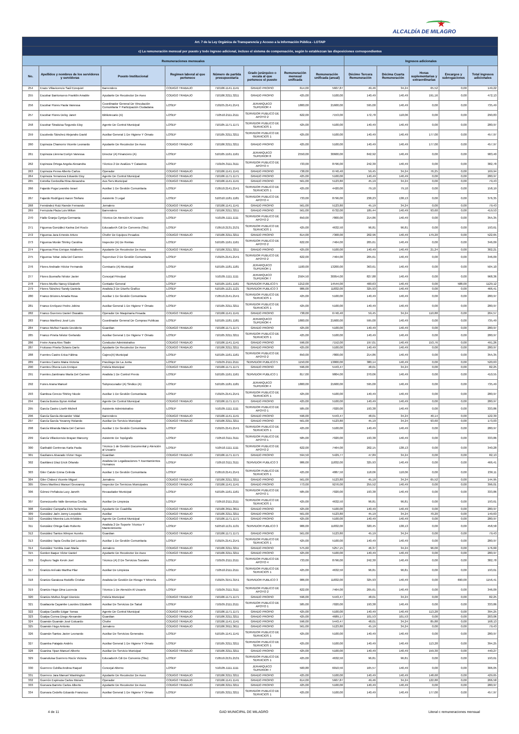★
ALCALDÍA DE MILAGRO
| Art. 7 de la Ley Orgánica de Transparencia y Acceso a la Información Pública - LOTAIP | | | | | | | | | | | | |
| --- | --- | --- | --- | --- | --- | --- | --- | --- | --- | --- | --- | --- |
| c) La remuneración mensual por puesto y todo ingreso adicional, incluso el sistema de compensación, según lo establezcan las disposiciones correspondientes | | | | | | | | | | | | |
| Remuneraciones mensuales | | | | | | | | Ingresos adicionales | | | | |
| No. | Apellidos y nombres de los servidores y servidoras | Puesto Institucional | Regimen laboral al que pertenece | Número de partida presupuestaria | Grado jerárquico o escala al que pertenece el puesto | Remuneración mensual unificada | Remuneración unificada (anual) | Décimo Tercera Remuneración | Décima Cuarta Remuneración | Horas suplementarias y extraordinarias | Encargos y subrogaciones | Total ingresos adicionales |
| 254 | Erazo Villavicencio Saúl Ezequiel | Barrendero | CODIGO TRABAJO | 710106.1141.1141 | GRADO PROPIO | 614,00 | 5607,87 | 49,46 | 34,24 | 65,52 | 0,00 | 149,22 |
| 255 | Escobar Barrionuevo Franklin Amable | Ayudante De Recolector De Aseo | CODIGO TRABAJO | 710106.3211.3211 | GRADO PROPIO | 425,00 | 5100,00 | 140,49 | 140,49 | 191,16 | 0,00 | 472,13 |
| 256 | Escobar Flores Paola Vanessa | Coordinador General De Vinculación Comunitaria Y Participación Ciudadana | LOSEP | 710105.2141.2141 | JERARQUICO SUPERIOR 4 | 1800,00 | 21600,00 | 595,00 | 140,49 | 0,00 | 0,00 | 735,49 |
| 257 | Escobar Flores Delsy Janet | Bibliotecario (A) | LOSEP | 710510.2111.2111 | SERVIDOR PUBLICO DE APOYO 2 | 622,00 | 7153,00 | 172,78 | 118,06 | 0,00 | 0,00 | 290,83 |
| 258 | Escobar Sinaluisa Segundo Eloy | Agente De Control Municipal | LOSEP | 710105.1171.1171 | SERVIDOR PUBLICO DE SERVICIOS 1 | 425,00 | 5100,00 | 140,49 | 140,49 | 0,00 | 0,00 | 280,97 |
| 259 | Escobedo Sánchez Alejandro David | Auxiliar General 1 De Higiene Y Ornato | LOSEP | 710105.3211.3211 | SERVIDOR PUBLICO DE SERVICIOS 1 | 425,00 | 5100,00 | 140,49 | 140,49 | 177,00 | 0,00 | 457,97 |
| 260 | Espinoza Chamorro Vicente Leonardo | Ayudante De Recolector De Aseo | CODIGO TRABAJO | 710106.3211.3211 | GRADO PROPIO | 425,00 | 5100,00 | 140,49 | 140,49 | 177,00 | 0,00 | 457,97 |
| 261 | Espinoza Llerena Evelyn Vanessa | Director (A) Financiero (A) | LOSEP | 510105.1161.1161 | JERARQUICO SUPERIOR 8 | 2550,00 | 30600,00 | 842,92 | 140,49 | 0,00 | 0,00 | 983,40 |
| 262 | Espinoza Ortega Angela Alexandra | Técnico 2 De Avalúos Y Catastros | LOSEP | 710105.3111.3111 | SERVIDOR PUBLICO DE APOYO 4 | 733,00 | 8796,00 | 242,30 | 140,49 | 0,00 | 0,00 | 382,78 |
| 263 | Espinoza Perea Alberto Carlos | Operador | CODIGO TRABAJO | 710106.1141.1141 | GRADO PROPIO | 738,00 | 6740,40 | 59,45 | 34,24 | 76,25 | 0,00 | 169,94 |
| 264 | Espinoza Terranova Eduardo Eloy | Agente De Control Municipal | CODIGO TRABAJO | 710106.1171.1171 | GRADO PROPIO | 425,00 | 5100,00 | 140,49 | 140,49 | 0,00 | 0,00 | 280,97 |
| 265 | Estrella Cordovilla Rina Alexandra | Aux.Serv.Municipal | CODIGO TRABAJO | 710106.1141.1141 | GRADO PROPIO | 561,00 | 5123,80 | 45,19 | 34,24 | 0,00 | 0,00 | 79,43 |
| 266 | Fajardo Puga Leandro Israel | Auxiliar 1 De Gestión Comunitaria | LOSEP | 710510.2141.2141 | SERVIDOR PUBLICO DE SERVICIOS 1 | 425,00 | 4420,00 | 79,10 | 79,10 | 0,00 | 0,00 | 158,19 |
| 267 | Fajardo Rodríguez Aaron Stefano | Asistente 3 Legal | LOSEP | 510510.1181.1181 | SERVIDOR PUBLICO DE APOYO 4 | 733,00 | 8796,00 | 238,23 | 138,13 | 0,00 | 0,00 | 376,35 |
| 268 | Fernández Ruiz Ramón Fernando | Jornalero | CODIGO TRABAJO | 710106.1141.1141 | GRADO PROPIO | 561,00 | 5123,80 | 45,19 | 34,24 | 0,00 | 0,00 | 79,43 |
| 269 | Ferruzola Plaza Luis Milton | Barrendero | CODIGO TRABAJO | 710106.3211.3211 | GRADO PROPIO | 561,00 | 6732,00 | 185,44 | 140,49 | 93,60 | 0,00 | 419,53 |
| 270 | Fiallo Granja Cyntya Germania | Técnico De Atención Al Usuario | LOSEP | 510105.1111.1111 | SERVIDOR PUBLICO DE APOYO 2 | 650,00 | 7800,00 | 214,86 | 140,49 | 0,00 | 0,00 | 355,35 |
| 271 | Figueroa González Karina Del Rocío | Educador/A Cdi De Convenio (Sbu) | LOSEP | 710510.2131.2131 | SERVIDOR PUBLICO DE SERVICIOS 1 | 425,00 | 4632,50 | 96,81 | 96,81 | 0,00 | 0,00 | 193,61 |
| 272 | Figueroa Jara Ernesto Arturo | Chofer De Equipos Pesados | CODIGO TRABAJO | 710106.3211.3211 | GRADO PROPIO | 614,00 | 7368,00 | 202,96 | 140,49 | 179,20 | 0,00 | 522,65 |
| 273 | Figueroa Morán Shirley Carolina | Inspector (A) De Rentas | LOSEP | 510105.1161.1161 | SERVIDOR PUBLICO DE APOYO 2 | 622,00 | 7464,00 | 205,61 | 140,49 | 0,00 | 0,00 | 346,09 |
| 274 | Figueroa Pino Enrique Adalberto | Ayudante De Recolector De Aseo | CODIGO TRABAJO | 710106.3211.3211 | GRADO PROPIO | 425,00 | 5100,00 | 140,49 | 140,49 | 21,24 | 0,00 | 302,21 |
| 275 | Figueroa Tobar Julia Del Carmen | Supervisor 2 De Gestión Comunitaria | LOSEP | 710105.2141.2141 | SERVIDOR PUBLICO DE APOYO 2 | 622,00 | 7464,00 | 205,61 | 140,49 | 0,00 | 0,00 | 346,09 |
| 276 | Flores Andrade Héctor Fernando | Comisario (A) Municipal | LOSEP | 510105.1181.1181 | JERARQUICO SUPERIOR 1 | 1100,00 | 13200,00 | 363,61 | 140,49 | 0,00 | 0,00 | 504,10 |
| 277 | Flores Buenaño Néstor Javier | Concejal Principal | LOSEP | 510105.1111.1111 | JERARQUICO SUPERIOR 7 | 2504,50 | 30054,00 | 827,88 | 140,49 | 0,00 | 0,00 | 968,36 |
| 278 | Flores Murillo Nancy Elizabeth | Contador General | LOSEP | 510105.1161.1161 | SERVIDOR PUBLICO 5 | 1212,00 | 14544,00 | 400,63 | 140,49 | 0,00 | 588,00 | 1129,12 |
| 279 | Flores Sánchez Sandy Daniela | Analista 2 De Diseño Grafico | LOSEP | 510105.1121.1121 | SERVIDOR PUBLICO 3 | 986,00 | 11832,00 | 325,93 | 140,49 | 0,00 | 0,00 | 466,41 |
| 280 | Franco Briones Amada Rosa | Auxiliar 1 De Gestión Comunitaria | LOSEP | 710510.2141.2141 | SERVIDOR PUBLICO DE SERVICIOS 1 | 425,00 | 5100,00 | 140,49 | 140,49 | 0,00 | 0,00 | 280,97 |
| 281 | Franco Enríquez Pedro Jobino | Auxiliar General 1 De Higiene Y Ornato | LOSEP | 710105.3211.3211 | SERVIDOR PUBLICO DE SERVICIOS 1 | 425,00 | 5100,00 | 140,49 | 140,49 | 0,00 | 0,00 | 280,97 |
| 282 | Franco Guerrero Daniel Oswaldo | Operador De Maquinaria Pesada | CODIGO TRABAJO | 710106.1141.1141 | GRADO PROPIO | 738,00 | 6740,40 | 59,45 | 34,24 | 110,88 | 0,00 | 204,57 |
| 283 | Franco Martínez José Luis | Coordinador General De Compras Publicas | LOSEP | 510105.1181.1181 | JERARQUICO SUPERIOR 4 | 1800,00 | 21600,00 | 595,00 | 140,49 | 0,00 | 0,00 | 735,49 |
| 284 | Franco Muñoz Fausto Deciderio | Guardian | CODIGO TRABAJO | 710106.1171.1171 | GRADO PROPIO | 425,00 | 5100,00 | 140,49 | 140,49 | 0,00 | 0,00 | 280,97 |
| 285 | Franco Pinela Néstor Gerlando | Auxiliar General 1 De Higiene Y Ornato | LOSEP | 710105.3211.3211 | SERVIDOR PUBLICO DE SERVICIOS 1 | 425,00 | 5100,00 | 140,49 | 140,49 | 0,00 | 0,00 | 280,97 |
| 286 | Freire Arana Alex Stalin | Conductor Administrativo | CODIGO TRABAJO | 710106.1141.1141 | GRADO PROPIO | 596,00 | 7152,00 | 197,01 | 140,49 | 153,76 | 0,00 | 491,26 |
| 287 | Frutuoso Pinela Octavio Darío | Ayudante De Recolector De Aseo | CODIGO TRABAJO | 710106.3211.3211 | GRADO PROPIO | 425,00 | 5100,00 | 140,49 | 140,49 | 0,00 | 0,00 | 280,97 |
| 288 | Fuentes Castro Erica Fátima | Cajero(A) Municipal | LOSEP | 510105.1161.1161 | SERVIDOR PUBLICO DE APOYO 2 | 650,00 | 7800,00 | 214,86 | 140,49 | 0,00 | 0,00 | 355,35 |
| 289 | Fuentes Castro Maira Victoria | Psicólogo De La Junta | LOSEP | 710105.2111.2111 | SERVIDOR PUBLICO 5 | 1150,00 | 13800,00 | 380,14 | 140,49 | 0,00 | 0,00 | 520,63 |
| 290 | Fuentes Olvera Luis Enrique | Policía Municipal | CODIGO TRABAJO | 710106.1171.1171 | GRADO PROPIO | 596,00 | 5443,47 | 48,01 | 34,24 | 0,00 | 0,00 | 82,25 |
| 291 | Fuentes Zambrano María Del Carmen | Analista 1 De Control Previo | LOSEP | 510105.1161.1161 | SERVIDOR PUBLICO 1 | 817,00 | 9804,00 | 270,06 | 140,49 | 0,00 | 0,00 | 410,55 |
| 292 | Funes Arana Manuel | Subprocurador (A) Sindico (A) | LOSEP | 510105.1181.1181 | JERARQUICO SUPERIOR 4 | 1800,00 | 21600,00 | 595,00 | 140,49 | 0,00 | 0,00 | 735,49 |
| 293 | Gamboa Cerezo Shirley Nicole | Auxiliar 1 De Gestión Comunitaria | LOSEP | 710105.2141.2141 | SERVIDOR PUBLICO DE SERVICIOS 1 | 425,00 | 5100,00 | 140,49 | 140,49 | 0,00 | 0,00 | 280,97 |
| 294 | García Bustos Byron Aníbal | Agente De Control Municipal | CODIGO TRABAJO | 710106.1171.1171 | GRADO PROPIO | 425,00 | 5100,00 | 140,49 | 140,49 | 0,00 | 0,00 | 280,97 |
| 295 | García Castro Liseth Michell | Asistente Administrativo | LOSEP | 510105.1111.1111 | SERVIDOR PUBLICO DE APOYO 1 | 585,00 | 7020,00 | 193,38 | 140,49 | 0,00 | 0,00 | 333,86 |
| 296 | García García Alexander Vidal | Barrendero | CODIGO TRABAJO | 710106.1141.1141 | GRADO PROPIO | 596,00 | 5443,47 | 48,01 | 34,24 | 40,14 | 0,00 | 122,39 |
| 297 | García García Yovanny Rolando | Auxiliar De Servicio Municipal | CODIGO TRABAJO | 710106.3211.3211 | GRADO PROPIO | 561,00 | 5123,80 | 45,19 | 34,24 | 93,60 | 0,00 | 173,03 |
| 298 | García Miranda Maira Del Carmen | Auxiliar 1 De Gestión Comunitaria | LOSEP | 710105.2141.2141 | SERVIDOR PUBLICO DE SERVICIOS 1 | 425,00 | 5100,00 | 140,49 | 140,49 | 0,00 | 0,00 | 280,97 |
| 299 | García Villavicencio Brayan Marcony | Asistente De Topógrafo | LOSEP | 710510.3111.3111 | SERVIDOR PUBLICO DE APOYO 1 | 585,00 | 7020,00 | 193,38 | 140,49 | 0,00 | 0,00 | 333,86 |
| 300 | Garibaldi Contreras Karla Paola | Técnico 1 de Gestión Documental y Atención al Usuario | LOSEP | 510510.1111.1111 | SERVIDOR PUBLICO DE APOYO 2 | 622,00 | 7464,00 | 202,15 | 138,13 | 0,00 | 0,00 | 340,28 |
| 301 | Gavilanes Alvarado Víctor Hugo | Guardian | CODIGO TRABAJO | 710106.1171.1171 | GRADO PROPIO | 594,50 | 5429,77 | 47,89 | 34,24 | 0,00 | 0,00 | 82,13 |
| 302 | Gavilánez Díaz Erick Orlando | Analista De Legalizaciones Y Asentamientos Humanos | LOSEP | 710510.3111.3111 | SERVIDOR PUBLICO 3 | 986,00 | 11832,00 | 325,93 | 140,49 | 0,00 | 0,00 | 466,41 |
| 303 | Giler Catute Enma Celinda | Auxiliar 1 De Gestión Comunitaria | LOSEP | 710510.2141.2141 | SERVIDOR PUBLICO DE SERVICIOS 1 | 425,00 | 4887,50 | 118,06 | 118,06 | 0,00 | 0,00 | 236,11 |
| 304 | Giler Chávez Vicente Miguel | Jornalero | CODIGO TRABAJO | 710106.3211.3211 | GRADO PROPIO | 561,00 | 5123,80 | 45,19 | 34,24 | 65,52 | 0,00 | 144,95 |
| 305 | Gines Martínez Manuel Geovanny | Inspector De Servicios Municipales | CODIGO TRABAJO | 710106.1141.1141 | GRADO PROPIO | 773,00 | 9276,00 | 255,52 | 140,49 | 0,00 | 0,00 | 396,01 |
| 306 | Gómez Peñaloza Lucy Janeth | Recaudador Municipal | LOSEP | 510105.1161.1161 | SERVIDOR PUBLICO DE APOYO 1 | 585,00 | 7020,00 | 193,38 | 140,49 | 0,00 | 0,00 | 333,86 |
| 307 | Gomezcoello Valle Beronica Cecilia | Auxiliar De Limpieza | LOSEP | 710510.2111.2111 | SERVIDOR PUBLICO DE SERVICIOS 1 | 425,00 | 4632,50 | 96,81 | 96,81 | 0,00 | 0,00 | 193,61 |
| 308 | González Campaña Elvis Nehemías | Ayudante De Cuadrilla | CODIGO TRABAJO | 710106.3611.3611 | GRADO PROPIO | 425,00 | 5100,00 | 140,49 | 140,49 | 0,00 | 0,00 | 280,97 |
| 309 | González Jaén Jonny Leopoldo | Auxiliar | CODIGO TRABAJO | 710106.3211.3211 | GRADO PROPIO | 561,00 | 5123,80 | 45,19 | 34,24 | 70,20 | 0,00 | 149,63 |
| 310 | González Moreira Luis Arístides | Agente De Control Municipal | CODIGO TRABAJO | 710106.1171.1171 | GRADO PROPIO | 425,00 | 5100,00 | 140,49 | 140,49 | 0,00 | 0,00 | 280,97 |
| 311 | González Ortega Galo Roberto | Analista 2 De Soporte Técnico Y Mantenimiento | LOSEP | 510510.1131.1131 | SERVIDOR PUBLICO 3 | 986,00 | 11832,00 | 320,45 | 138,13 | 0,00 | 0,00 | 458,58 |
| 312 | González Santos Wimper Aurelio | Guardian | CODIGO TRABAJO | 710106.1171.1171 | GRADO PROPIO | 561,00 | 5123,80 | 45,19 | 34,24 | 0,00 | 0,00 | 79,43 |
| 313 | González Tapia Cecilia Del Lourdes | Auxiliar 1 De Gestión Comunitaria | LOSEP | 710105.2141.2141 | SERVIDOR PUBLICO DE SERVICIOS 1 | 425,00 | 5100,00 | 140,49 | 140,49 | 0,00 | 0,00 | 280,97 |
| 314 | González Yumbla Juan María | Jornalero | CODIGO TRABAJO | 710106.3211.3211 | GRADO PROPIO | 575,60 | 5257,15 | 46,37 | 34,24 | 96,00 | 0,00 | 176,60 |
| 315 | Gordon Baque Víctor Daniel | Ayudante De Recolector De Aseo | CODIGO TRABAJO | 710106.3211.3211 | GRADO PROPIO | 425,00 | 5100,00 | 140,49 | 140,49 | 0,00 | 0,00 | 280,97 |
| 316 | Goyburu Tagle Kevin Joel | Técnico (A) 2 De Servicios Sociales | LOSEP | 710105.2111.2111 | SERVIDOR PUBLICO DE APOYO 4 | 733,00 | 8796,00 | 242,30 | 140,49 | 0,00 | 0,00 | 382,78 |
| 317 | Granizo Arévalo Martha Pilar | Auxiliar De Limpieza | LOSEP | 710510.2111.2111 | SERVIDOR PUBLICO DE SERVICIOS 1 | 425,00 | 4632,50 | 96,81 | 96,81 | 0,00 | 0,00 | 193,61 |
| 318 | Granizo Garaicoa Rodolfo Cristian | Analista De Gestión De Riesgo Y Minería | LOSEP | 710105.3151.3151 | SERVIDOR PUBLICO 3 | 986,00 | 11832,00 | 325,93 | 140,49 | 0,00 | 690,00 | 1156,41 |
| 319 | Granizo Hugo Dina Lucrecia | Técnico 1 De Atención Al Usuario | LOSEP | 710105.3111.3111 | SERVIDOR PUBLICO DE APOYO 2 | 622,00 | 7464,00 | 205,61 | 140,49 | 0,00 | 0,00 | 346,09 |
| 320 | Granizo Muñoz Ángel Dionicio | Policía Municipal | CODIGO TRABAJO | 710106.1171.1171 | GRADO PROPIO | 596,00 | 5443,47 | 48,01 | 34,24 | 0,00 | 0,00 | 82,25 |
| 321 | Guailacela Cayambe Lourdes Elizabeth | Auxiliar De Servicios De Salud | LOSEP | 710105.2111.2111 | SERVIDOR PUBLICO DE APOYO 1 | 585,00 | 7020,00 | 193,38 | 140,49 | 0,00 | 0,00 | 333,86 |
| 322 | Gualpa Castillo Edgar Tomas | Agente De Control Municipal | CODIGO TRABAJO | 710106.1171.1171 | GRADO PROPIO | 425,00 | 5100,00 | 140,49 | 140,49 | 113,28 | 0,00 | 394,25 |
| 323 | Gualpa Correa Diego Alexander | Guardian | CODIGO TRABAJO | 710106.3211.3211 | GRADO PROPIO | 425,00 | 4689,17 | 101,53 | 101,53 | 0,00 | 0,00 | 203,06 |
| 324 | Guamán Guamán José Estuardo | Chofer | CODIGO TRABAJO | 710106.1141.1141 | GRADO PROPIO | 596,00 | 5443,47 | 48,01 | 34,24 | 85,88 | 0,00 | 168,13 |
| 325 | Guamán Hugo Antonio | Jornalero | CODIGO TRABAJO | 710106.3611.3611 | GRADO PROPIO | 561,00 | 5123,80 | 45,19 | 34,24 | 0,00 | 0,00 | 79,43 |
| 326 | Guamán Santos Javier Leonardo | Auxiliar De Servicios Generales | LOSEP | 510105.1141.1141 | SERVIDOR PUBLICO DE SERVICIOS 1 | 425,00 | 5100,00 | 140,49 | 140,49 | 0,00 | 0,00 | 280,97 |
| 327 | Guamba Patajalo Andrés | Auxiliar General 1 De Higiene Y Ornato | LOSEP | 710105.3211.3211 | SERVIDOR PUBLICO DE SERVICIOS 1 | 425,00 | 5100,00 | 140,49 | 140,49 | 113,28 | 0,00 | 394,25 |
| 328 | Guanina Tipan Manuel Alberto | Auxiliar De Servicio Municipal | CODIGO TRABAJO | 710106.3211.3211 | GRADO PROPIO | 425,00 | 5100,00 | 140,49 | 140,49 | 159,30 | 0,00 | 440,27 |
| 329 | Guanoluisa Guerrero Rocío Victoria | Educador/A Cdi De Convenio (Sbu) | LOSEP | 710510.2131.2131 | SERVIDOR PUBLICO DE SERVICIOS 1 | 425,00 | 4632,50 | 96,81 | 96,81 | 0,00 | 0,00 | 193,61 |
| 330 | Guerrero Cubilla Andrea Raquel | Concejal Alterno | LOSEP | 510105.1111.1111 | JERARQUICO SUPERIOR 7 | 500,88 | 6010,56 | 165,57 | 140,49 | 0,00 | 0,00 | 306,05 |
| 331 | Guerrero Jara Manuel Washington | Ayudante De Recolector De Aseo | CODIGO TRABAJO | 710106.3211.3211 | GRADO PROPIO | 425,00 | 5100,00 | 140,49 | 140,49 | 148,68 | 0,00 | 429,65 |
| 332 | Guerrón Espinoza Carlos Moisés | Operador | CODIGO TRABAJO | 710106.1141.1141 | GRADO PROPIO | 614,00 | 5607,87 | 49,46 | 34,24 | 122,88 | 0,00 | 206,58 |
| 333 | Guevara Barreto Carlos Alberto | Ayudante De Recolector De Aseo | CODIGO TRABAJO | 710106.3211.3211 | GRADO PROPIO | 425,00 | 5100,00 | 140,49 | 140,49 | 0,00 | 0,00 | 280,97 |
| 334 | Guevara Cedeño Eduardo Francisco | Auxiliar General 1 De Higiene Y Ornato | LOSEP | 710105.3211.3211 | SERVIDOR PUBLICO DE SERVICIOS 1 | 425,00 | 5100,00 | 140,49 | 140,49 | 177,00 | 0,00 | 457,97 |
4 de 11 GAD MUNICIPAL DE MILAGRO Literal c remuneraciones mensual